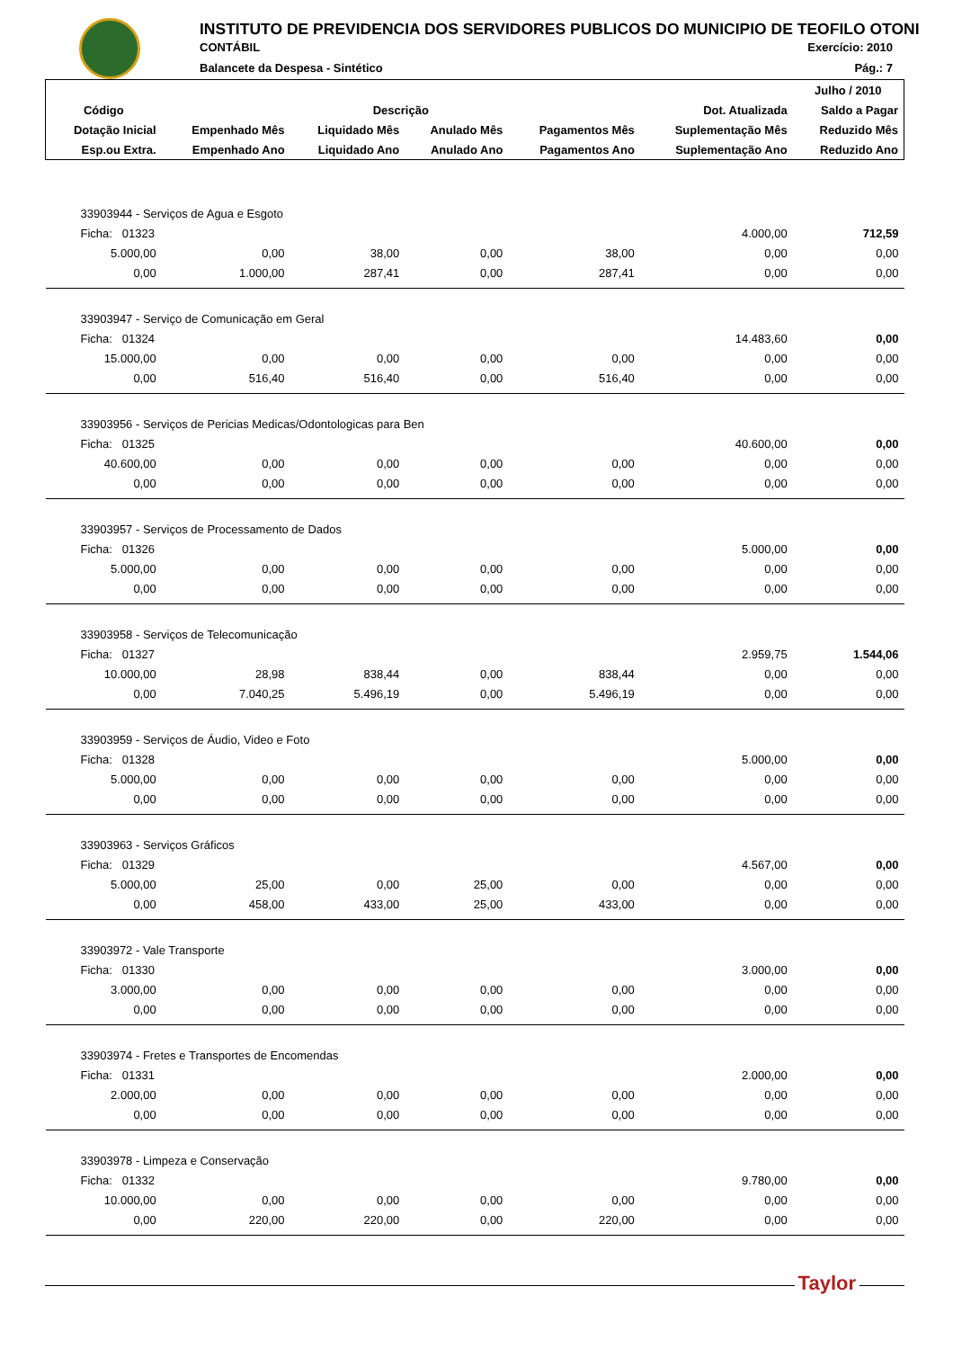INSTITUTO DE PREVIDENCIA DOS SERVIDORES PUBLICOS DO MUNICIPIO DE TEOFILO OTONI
CONTÁBIL Exercício: 2010
Balancete da Despesa - Sintético
Pág.: 7
| | | | | | | Julho / 2010 |
| --- | --- | --- | --- | --- | --- | --- |
| Código | Descrição | | | | Dot. Atualizada | Saldo a Pagar |
| Dotação Inicial | Empenhado Mês | Liquidado Mês | Anulado Mês | Pagamentos Mês | Suplementação Mês | Reduzido Mês |
| Esp.ou Extra. | Empenhado Ano | Liquidado Ano | Anulado Ano | Pagamentos Ano | Suplementação Ano | Reduzido Ano |
| 33903944 - Serviços de Agua e Esgoto | | | | | | |
| Ficha: 01323 | | | | | 4.000,00 | 712,59 |
| 5.000,00 | 0,00 | 38,00 | 0,00 | 38,00 | 0,00 | 0,00 |
| 0,00 | 1.000,00 | 287,41 | 0,00 | 287,41 | 0,00 | 0,00 |
| 33903947 - Serviço de Comunicação em Geral | | | | | | |
| Ficha: 01324 | | | | | 14.483,60 | 0,00 |
| 15.000,00 | 0,00 | 0,00 | 0,00 | 0,00 | 0,00 | 0,00 |
| 0,00 | 516,40 | 516,40 | 0,00 | 516,40 | 0,00 | 0,00 |
| 33903956 - Serviços de Pericias Medicas/Odontologicas para Ben | | | | | | |
| Ficha: 01325 | | | | | 40.600,00 | 0,00 |
| 40.600,00 | 0,00 | 0,00 | 0,00 | 0,00 | 0,00 | 0,00 |
| 0,00 | 0,00 | 0,00 | 0,00 | 0,00 | 0,00 | 0,00 |
| 33903957 - Serviços de Processamento de Dados | | | | | | |
| Ficha: 01326 | | | | | 5.000,00 | 0,00 |
| 5.000,00 | 0,00 | 0,00 | 0,00 | 0,00 | 0,00 | 0,00 |
| 0,00 | 0,00 | 0,00 | 0,00 | 0,00 | 0,00 | 0,00 |
| 33903958 - Serviços de Telecomunicação | | | | | | |
| Ficha: 01327 | | | | | 2.959,75 | 1.544,06 |
| 10.000,00 | 28,98 | 838,44 | 0,00 | 838,44 | 0,00 | 0,00 |
| 0,00 | 7.040,25 | 5.496,19 | 0,00 | 5.496,19 | 0,00 | 0,00 |
| 33903959 - Serviços de Áudio, Video e Foto | | | | | | |
| Ficha: 01328 | | | | | 5.000,00 | 0,00 |
| 5.000,00 | 0,00 | 0,00 | 0,00 | 0,00 | 0,00 | 0,00 |
| 0,00 | 0,00 | 0,00 | 0,00 | 0,00 | 0,00 | 0,00 |
| 33903963 - Serviços Gráficos | | | | | | |
| Ficha: 01329 | | | | | 4.567,00 | 0,00 |
| 5.000,00 | 25,00 | 0,00 | 25,00 | 0,00 | 0,00 | 0,00 |
| 0,00 | 458,00 | 433,00 | 25,00 | 433,00 | 0,00 | 0,00 |
| 33903972 - Vale Transporte | | | | | | |
| Ficha: 01330 | | | | | 3.000,00 | 0,00 |
| 3.000,00 | 0,00 | 0,00 | 0,00 | 0,00 | 0,00 | 0,00 |
| 0,00 | 0,00 | 0,00 | 0,00 | 0,00 | 0,00 | 0,00 |
| 33903974 - Fretes e Transportes de Encomendas | | | | | | |
| Ficha: 01331 | | | | | 2.000,00 | 0,00 |
| 2.000,00 | 0,00 | 0,00 | 0,00 | 0,00 | 0,00 | 0,00 |
| 0,00 | 0,00 | 0,00 | 0,00 | 0,00 | 0,00 | 0,00 |
| 33903978 - Limpeza e Conservação | | | | | | |
| Ficha: 01332 | | | | | 9.780,00 | 0,00 |
| 10.000,00 | 0,00 | 0,00 | 0,00 | 0,00 | 0,00 | 0,00 |
| 0,00 | 220,00 | 220,00 | 0,00 | 220,00 | 0,00 | 0,00 |
Taylor